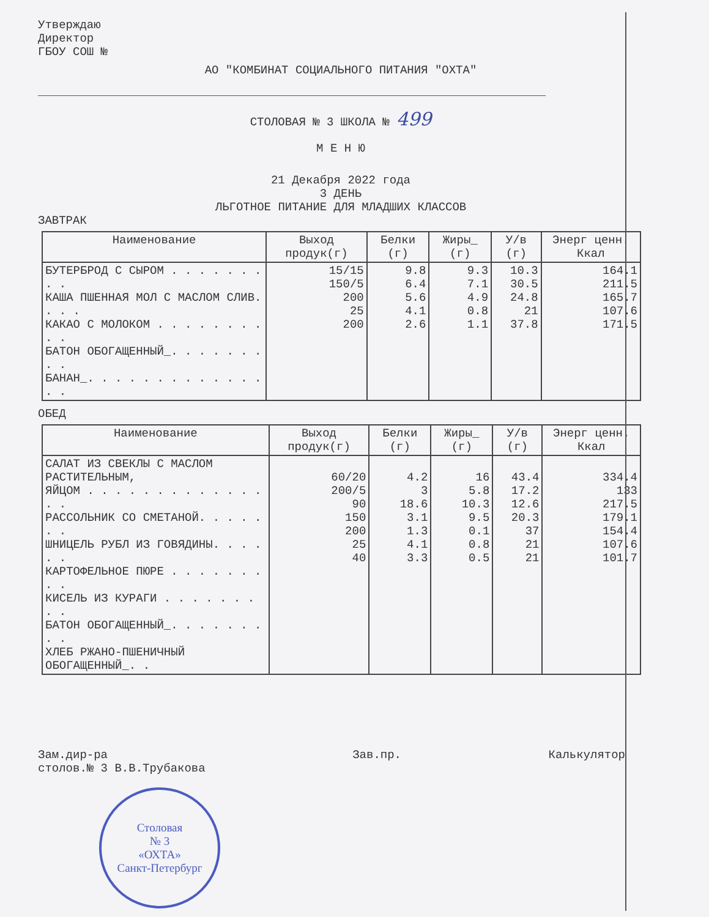Утверждаю
Директор
ГБОУ СОШ №
АО "КОМБИНАТ СОЦИАЛЬНОГО ПИТАНИЯ "ОХТА"
СТОЛОВАЯ № 3 ШКОЛА № 499
М Е Н Ю
21 Декабря 2022 года
3 ДЕНЬ
ЛЬГОТНОЕ ПИТАНИЕ ДЛЯ МЛАДШИХ КЛАССОВ
ЗАВТРАК
| Наименование | Выход продук(г) | Белки (г) | Жиры_ (г) | У/в (г) | Энерг ценн. Ккал |
| --- | --- | --- | --- | --- | --- |
| БУТЕРБРОД С СЫРОМ . . . . . . . . . КАША ПШЕННАЯ МОЛ С МАСЛОМ СЛИВ. . . . КАКАО С МОЛОКОМ . . . . . . . . . . БАТОН ОБОГАЩЕННЫЙ_. . . . . . . . . БАНАН_. . . . . . . . . . . . . . . | 15/15 150/5 200 25 200 | 9.8 6.4 5.6 4.1 2.6 | 9.3 7.1 4.9 0.8 1.1 | 10.3 30.5 24.8 21 37.8 | 164.1 211.5 165.7 107.6 171.5 |
ОБЕД
| Наименование | Выход продук(г) | Белки (г) | Жиры_ (г) | У/в (г) | Энерг ценн. Ккал |
| --- | --- | --- | --- | --- | --- |
| САЛАТ ИЗ СВЕКЛЫ С МАСЛОМ РАСТИТЕЛЬНЫМ, ЯЙЦОМ . . . . . . . . . . . . . . . РАССОЛЬНИК СО СМЕТАНОЙ. . . . . . . ШНИЦЕЛЬ РУБЛ ИЗ ГОВЯДИНЫ. . . . . . КАРТОФЕЛЬНОЕ ПЮРЕ . . . . . . . . . КИСЕЛЬ ИЗ КУРАГИ . . . . . . . . . БАТОН ОБОГАЩЕННЫЙ_. . . . . . . . . ХЛЕБ РЖАНО-ПШЕНИЧНЫЙ ОБОГАЩЕННЫЙ_. . | 60/20 200/5 90 150 200 25 40 | 4.2 3 18.6 3.1 1.3 4.1 3.3 | 16 5.8 10.3 9.5 0.1 0.8 0.5 | 43.4 17.2 12.6 20.3 37 21 21 | 334.4 133 217.5 179.1 154.4 107.6 101.7 |
Зам.дир-ра
столов.№ 3 В.В.Трубакова
Зав.пр. Калькулятор
Столовая
№ 3
«ОХТА»
Санкт-Петербург